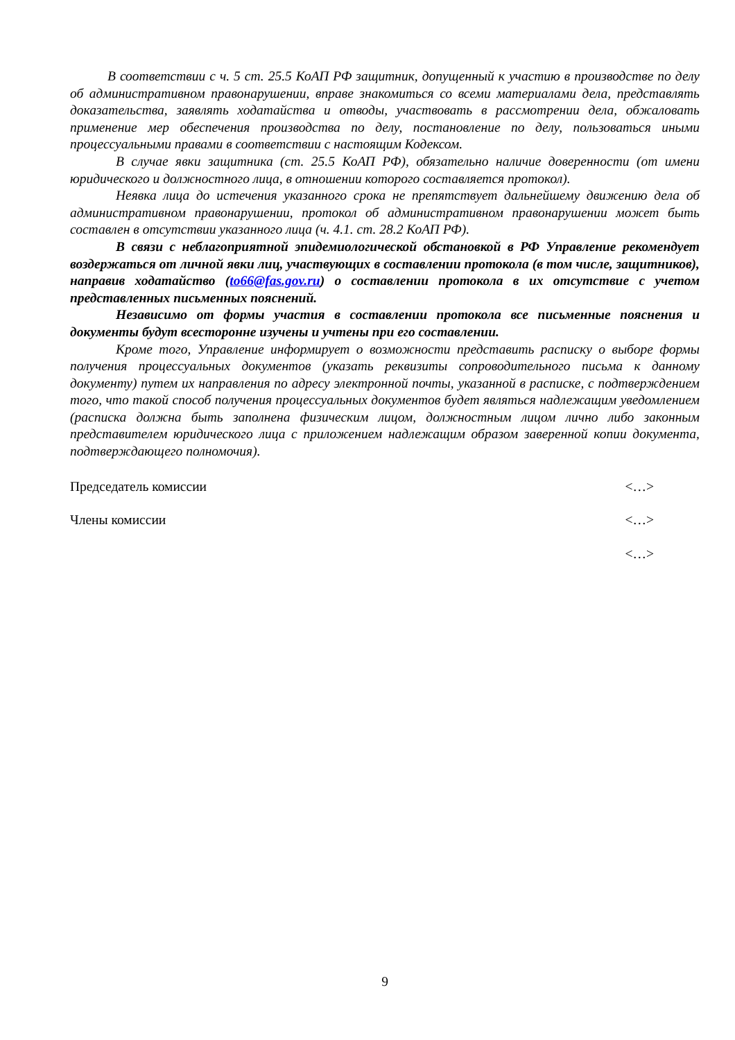В соответствии с ч. 5 ст. 25.5 КоАП РФ защитник, допущенный к участию в производстве по делу об административном правонарушении, вправе знакомиться со всеми материалами дела, представлять доказательства, заявлять ходатайства и отводы, участвовать в рассмотрении дела, обжаловать применение мер обеспечения производства по делу, постановление по делу, пользоваться иными процессуальными правами в соответствии с настоящим Кодексом.
В случае явки защитника (ст. 25.5 КоАП РФ), обязательно наличие доверенности (от имени юридического и должностного лица, в отношении которого составляется протокол).
Неявка лица до истечения указанного срока не препятствует дальнейшему движению дела об административном правонарушении, протокол об административном правонарушении может быть составлен в отсутствии указанного лица (ч. 4.1. ст. 28.2 КоАП РФ).
В связи с неблагоприятной эпидемиологической обстановкой в РФ Управление рекомендует воздержаться от личной явки лиц, участвующих в составлении протокола (в том числе, защитников), направив ходатайство (to66@fas.gov.ru) о составлении протокола в их отсутствие с учетом представленных письменных пояснений.
Независимо от формы участия в составлении протокола все письменные пояснения и документы будут всесторонне изучены и учтены при его составлении.
Кроме того, Управление информирует о возможности представить расписку о выборе формы получения процессуальных документов (указать реквизиты сопроводительного письма к данному документу) путем их направления по адресу электронной почты, указанной в расписке, с подтверждением того, что такой способ получения процессуальных документов будет являться надлежащим уведомлением (расписка должна быть заполнена физическим лицом, должностным лицом лично либо законным представителем юридического лица с приложением надлежащим образом заверенной копии документа, подтверждающего полномочия).
Председатель комиссии <…>
Члены комиссии <…>
<…>
9